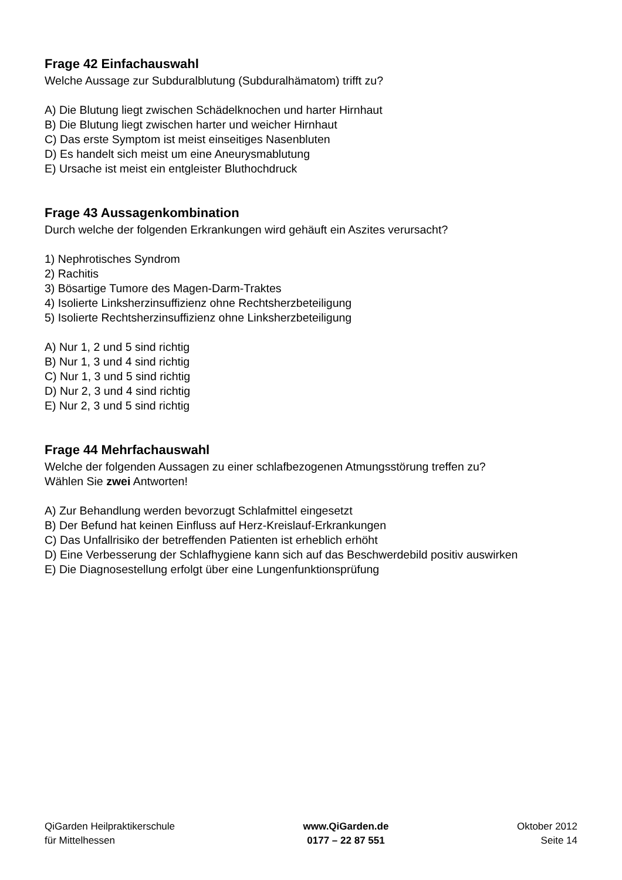Frage 42 Einfachauswahl
Welche Aussage zur Subduralblutung (Subduralhämatom) trifft zu?
A) Die Blutung liegt zwischen Schädelknochen und harter Hirnhaut
B) Die Blutung liegt zwischen harter und weicher Hirnhaut
C) Das erste Symptom ist meist einseitiges Nasenbluten
D) Es handelt sich meist um eine Aneurysmablutung
E) Ursache ist meist ein entgleister Bluthochdruck
Frage 43 Aussagenkombination
Durch welche der folgenden Erkrankungen wird gehäuft ein Aszites verursacht?
1) Nephrotisches Syndrom
2) Rachitis
3) Bösartige Tumore des Magen-Darm-Traktes
4) Isolierte Linksherzinsuffizienz ohne Rechtsherzbeteiligung
5) Isolierte Rechtsherzinsuffizienz ohne Linksherzbeteiligung
A) Nur 1, 2 und 5 sind richtig
B) Nur 1, 3 und 4 sind richtig
C) Nur 1, 3 und 5 sind richtig
D) Nur 2, 3 und 4 sind richtig
E) Nur 2, 3 und 5 sind richtig
Frage 44 Mehrfachauswahl
Welche der folgenden Aussagen zu einer schlafbezogenen Atmungsstörung treffen zu?
Wählen Sie zwei Antworten!
A) Zur Behandlung werden bevorzugt Schlafmittel eingesetzt
B) Der Befund hat keinen Einfluss auf Herz-Kreislauf-Erkrankungen
C) Das Unfallrisiko der betreffenden Patienten ist erheblich erhöht
D) Eine Verbesserung der Schlafhygiene kann sich auf das Beschwerdebild positiv auswirken
E) Die Diagnosestellung erfolgt über eine Lungenfunktionsprüfung
QiGarden Heilpraktikerschule
für Mittelhessen
www.QiGarden.de
0177 – 22 87 551
Oktober 2012
Seite 14